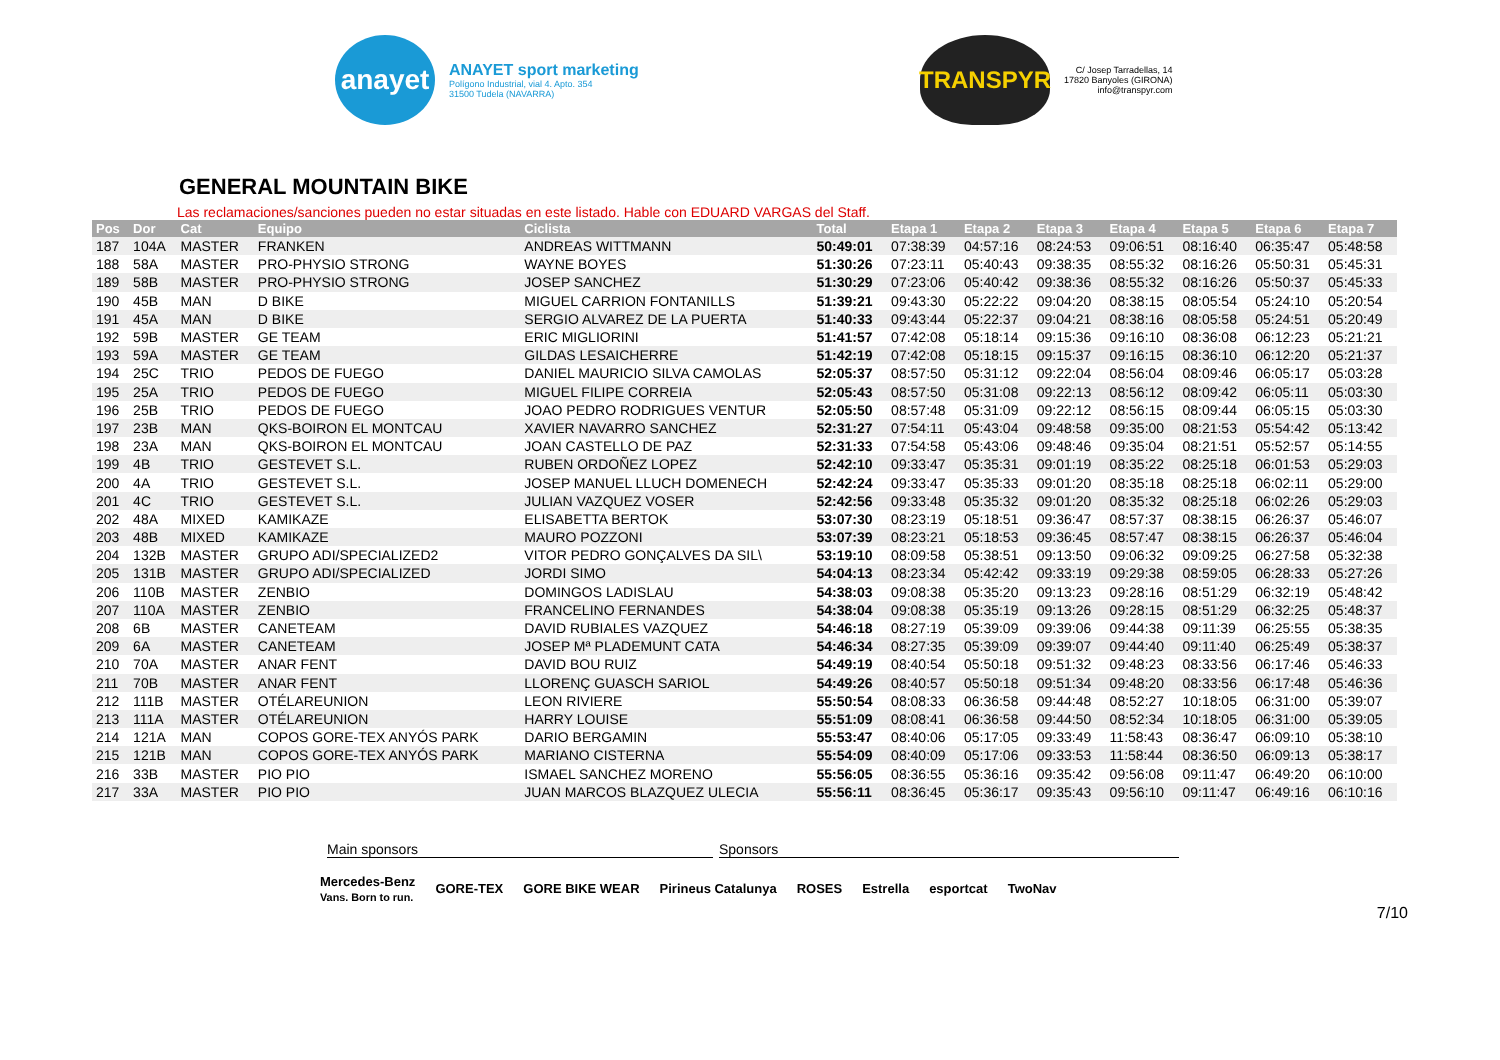anayet
ANAYET sport marketing
Polígono Industrial, vial 4. Apto. 354
31500 Tudela (NAVARRA)
TRANSPYR
C/ Josep Tarradellas, 14
17820 Banyoles (GIRONA)
info@transpyr.com
GENERAL MOUNTAIN BIKE
Las reclamaciones/sanciones pueden no estar situadas en este listado. Hable con EDUARD VARGAS del Staff.
| Pos | Dor | Cat | Equipo | Ciclista | Total | Etapa 1 | Etapa 2 | Etapa 3 | Etapa 4 | Etapa 5 | Etapa 6 | Etapa 7 |
| --- | --- | --- | --- | --- | --- | --- | --- | --- | --- | --- | --- | --- |
| 187 | 104A | MASTER | FRANKEN | ANDREAS WITTMANN | 50:49:01 | 07:38:39 | 04:57:16 | 08:24:53 | 09:06:51 | 08:16:40 | 06:35:47 | 05:48:58 |
| 188 | 58A | MASTER | PRO-PHYSIO STRONG | WAYNE BOYES | 51:30:26 | 07:23:11 | 05:40:43 | 09:38:35 | 08:55:32 | 08:16:26 | 05:50:31 | 05:45:31 |
| 189 | 58B | MASTER | PRO-PHYSIO STRONG | JOSEP SANCHEZ | 51:30:29 | 07:23:06 | 05:40:42 | 09:38:36 | 08:55:32 | 08:16:26 | 05:50:37 | 05:45:33 |
| 190 | 45B | MAN | D BIKE | MIGUEL CARRION FONTANILLS | 51:39:21 | 09:43:30 | 05:22:22 | 09:04:20 | 08:38:15 | 08:05:54 | 05:24:10 | 05:20:54 |
| 191 | 45A | MAN | D BIKE | SERGIO ALVAREZ DE LA PUERTA | 51:40:33 | 09:43:44 | 05:22:37 | 09:04:21 | 08:38:16 | 08:05:58 | 05:24:51 | 05:20:49 |
| 192 | 59B | MASTER | GE TEAM | ERIC MIGLIORINI | 51:41:57 | 07:42:08 | 05:18:14 | 09:15:36 | 09:16:10 | 08:36:08 | 06:12:23 | 05:21:21 |
| 193 | 59A | MASTER | GE TEAM | GILDAS LESAICHERRE | 51:42:19 | 07:42:08 | 05:18:15 | 09:15:37 | 09:16:15 | 08:36:10 | 06:12:20 | 05:21:37 |
| 194 | 25C | TRIO | PEDOS DE FUEGO | DANIEL MAURICIO SILVA CAMOLAS | 52:05:37 | 08:57:50 | 05:31:12 | 09:22:04 | 08:56:04 | 08:09:46 | 06:05:17 | 05:03:28 |
| 195 | 25A | TRIO | PEDOS DE FUEGO | MIGUEL FILIPE CORREIA | 52:05:43 | 08:57:50 | 05:31:08 | 09:22:13 | 08:56:12 | 08:09:42 | 06:05:11 | 05:03:30 |
| 196 | 25B | TRIO | PEDOS DE FUEGO | JOAO PEDRO RODRIGUES VENTUR | 52:05:50 | 08:57:48 | 05:31:09 | 09:22:12 | 08:56:15 | 08:09:44 | 06:05:15 | 05:03:30 |
| 197 | 23B | MAN | QKS-BOIRON EL MONTCAU | XAVIER NAVARRO SANCHEZ | 52:31:27 | 07:54:11 | 05:43:04 | 09:48:58 | 09:35:00 | 08:21:53 | 05:54:42 | 05:13:42 |
| 198 | 23A | MAN | QKS-BOIRON EL MONTCAU | JOAN CASTELLO DE PAZ | 52:31:33 | 07:54:58 | 05:43:06 | 09:48:46 | 09:35:04 | 08:21:51 | 05:52:57 | 05:14:55 |
| 199 | 4B | TRIO | GESTEVET S.L. | RUBEN ORDOÑEZ LOPEZ | 52:42:10 | 09:33:47 | 05:35:31 | 09:01:19 | 08:35:22 | 08:25:18 | 06:01:53 | 05:29:03 |
| 200 | 4A | TRIO | GESTEVET S.L. | JOSEP MANUEL LLUCH DOMENECH | 52:42:24 | 09:33:47 | 05:35:33 | 09:01:20 | 08:35:18 | 08:25:18 | 06:02:11 | 05:29:00 |
| 201 | 4C | TRIO | GESTEVET S.L. | JULIAN VAZQUEZ VOSER | 52:42:56 | 09:33:48 | 05:35:32 | 09:01:20 | 08:35:32 | 08:25:18 | 06:02:26 | 05:29:03 |
| 202 | 48A | MIXED | KAMIKAZE | ELISABETTA BERTOK | 53:07:30 | 08:23:19 | 05:18:51 | 09:36:47 | 08:57:37 | 08:38:15 | 06:26:37 | 05:46:07 |
| 203 | 48B | MIXED | KAMIKAZE | MAURO POZZONI | 53:07:39 | 08:23:21 | 05:18:53 | 09:36:45 | 08:57:47 | 08:38:15 | 06:26:37 | 05:46:04 |
| 204 | 132B | MASTER | GRUPO ADI/SPECIALIZED2 | VITOR PEDRO GONÇALVES DA SIL\ | 53:19:10 | 08:09:58 | 05:38:51 | 09:13:50 | 09:06:32 | 09:09:25 | 06:27:58 | 05:32:38 |
| 205 | 131B | MASTER | GRUPO ADI/SPECIALIZED | JORDI SIMO | 54:04:13 | 08:23:34 | 05:42:42 | 09:33:19 | 09:29:38 | 08:59:05 | 06:28:33 | 05:27:26 |
| 206 | 110B | MASTER | ZENBIO | DOMINGOS LADISLAU | 54:38:03 | 09:08:38 | 05:35:20 | 09:13:23 | 09:28:16 | 08:51:29 | 06:32:19 | 05:48:42 |
| 207 | 110A | MASTER | ZENBIO | FRANCELINO FERNANDES | 54:38:04 | 09:08:38 | 05:35:19 | 09:13:26 | 09:28:15 | 08:51:29 | 06:32:25 | 05:48:37 |
| 208 | 6B | MASTER | CANETEAM | DAVID RUBIALES VAZQUEZ | 54:46:18 | 08:27:19 | 05:39:09 | 09:39:06 | 09:44:38 | 09:11:39 | 06:25:55 | 05:38:35 |
| 209 | 6A | MASTER | CANETEAM | JOSEP Mª PLADEMUNT CATA | 54:46:34 | 08:27:35 | 05:39:09 | 09:39:07 | 09:44:40 | 09:11:40 | 06:25:49 | 05:38:37 |
| 210 | 70A | MASTER | ANAR FENT | DAVID BOU RUIZ | 54:49:19 | 08:40:54 | 05:50:18 | 09:51:32 | 09:48:23 | 08:33:56 | 06:17:46 | 05:46:33 |
| 211 | 70B | MASTER | ANAR FENT | LLORENÇ GUASCH SARIOL | 54:49:26 | 08:40:57 | 05:50:18 | 09:51:34 | 09:48:20 | 08:33:56 | 06:17:48 | 05:46:36 |
| 212 | 111B | MASTER | OTÉLAREUNION | LEON RIVIERE | 55:50:54 | 08:08:33 | 06:36:58 | 09:44:48 | 08:52:27 | 10:18:05 | 06:31:00 | 05:39:07 |
| 213 | 111A | MASTER | OTÉLAREUNION | HARRY LOUISE | 55:51:09 | 08:08:41 | 06:36:58 | 09:44:50 | 08:52:34 | 10:18:05 | 06:31:00 | 05:39:05 |
| 214 | 121A | MAN | COPOS GORE-TEX ANYÓS PARK | DARIO BERGAMIN | 55:53:47 | 08:40:06 | 05:17:05 | 09:33:49 | 11:58:43 | 08:36:47 | 06:09:10 | 05:38:10 |
| 215 | 121B | MAN | COPOS GORE-TEX ANYÓS PARK | MARIANO CISTERNA | 55:54:09 | 08:40:09 | 05:17:06 | 09:33:53 | 11:58:44 | 08:36:50 | 06:09:13 | 05:38:17 |
| 216 | 33B | MASTER | PIO PIO | ISMAEL SANCHEZ MORENO | 55:56:05 | 08:36:55 | 05:36:16 | 09:35:42 | 09:56:08 | 09:11:47 | 06:49:20 | 06:10:00 |
| 217 | 33A | MASTER | PIO PIO | JUAN MARCOS BLAZQUEZ ULECIA | 55:56:11 | 08:36:45 | 05:36:17 | 09:35:43 | 09:56:10 | 09:11:47 | 06:49:16 | 06:10:16 |
Main sponsors Sponsors
Mercedes-Benz
Vans. Born to run. GORE-TEX GORE BIKE WEAR Pirineus Catalunya ROSES Estrella esportcat TwoNav
7/10